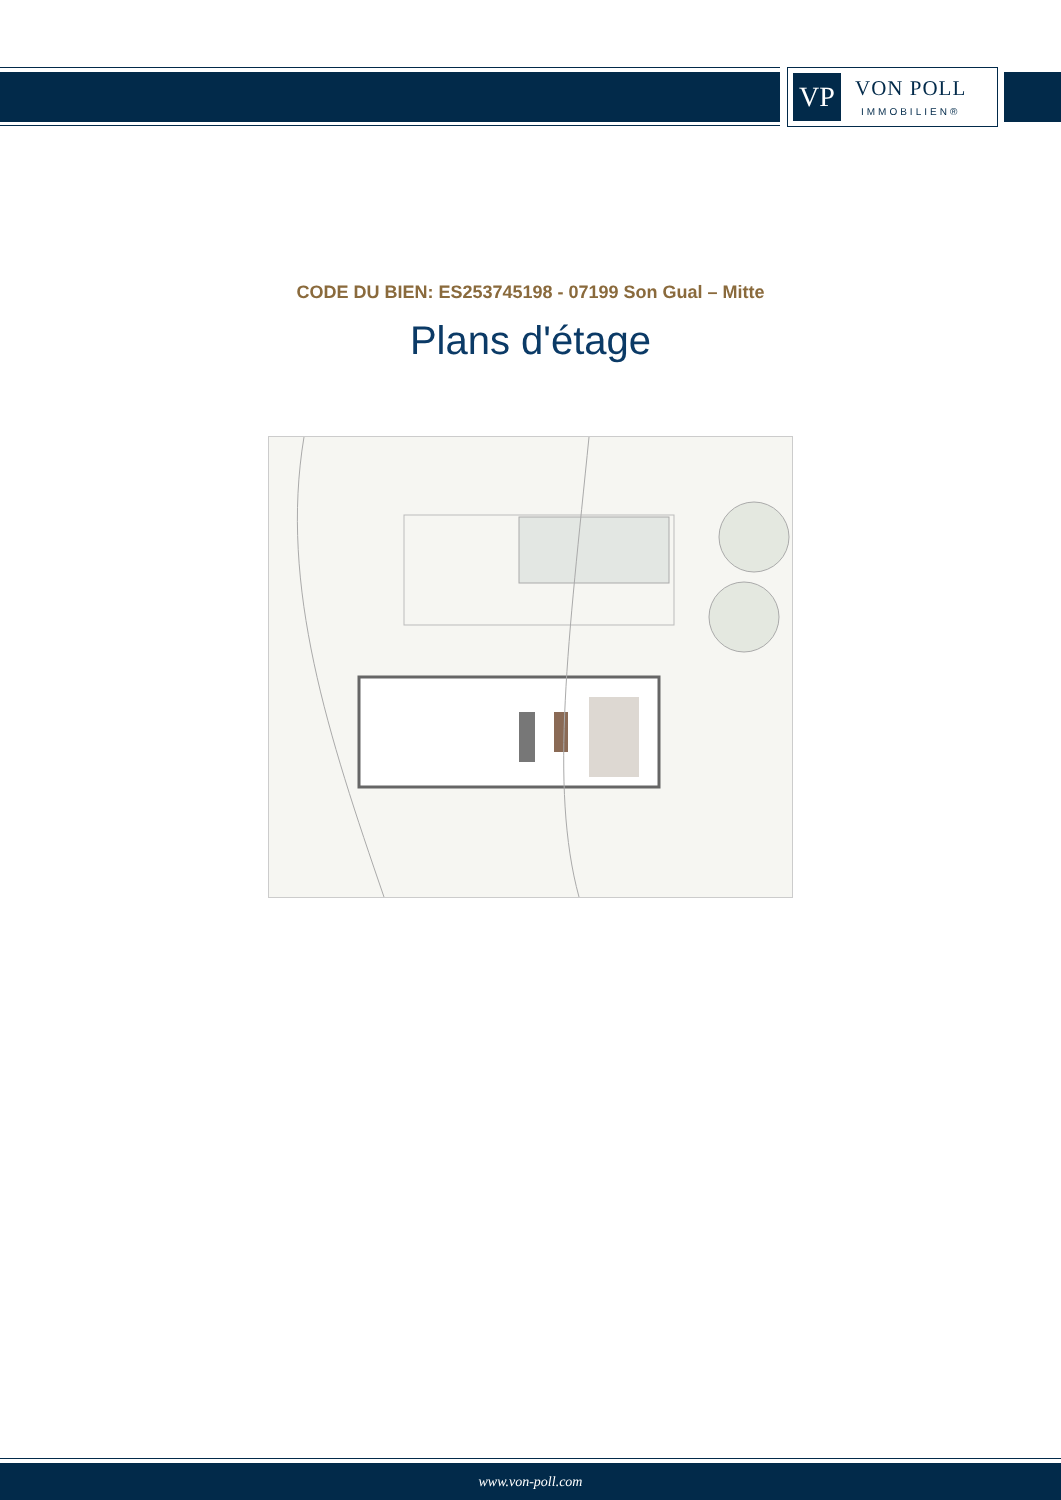VP
VON POLL
IMMOBILIEN®
CODE DU BIEN: ES253745198 - 07199 Son Gual – Mitte
Plans d'étage
www.von-poll.com